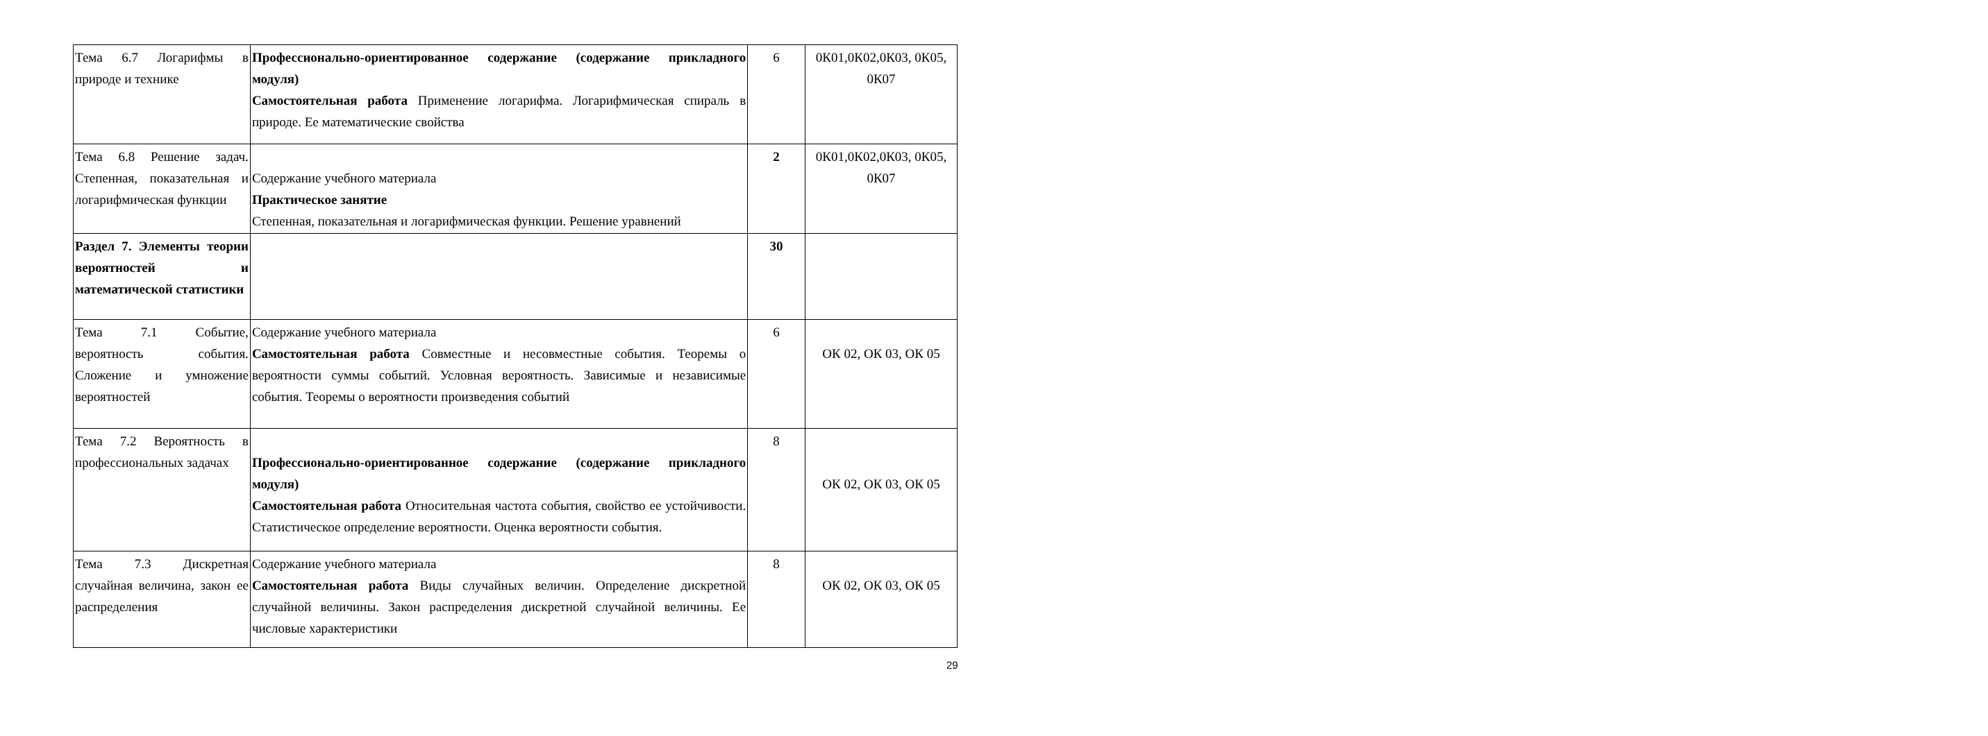| Тема 6.7 Логарифмы в природе и технике | Профессионально-ориентированное содержание (содержание прикладного модуля) Самостоятельная работа Применение логарифма. Логарифмическая спираль в природе. Ее математические свойства | 6 | 0К01,0К02,0К03, 0К05, 0К07 |
| Тема 6.8 Решение задач. Степенная, показательная и логарифмическая функции | Содержание учебного материала Практическое занятие Степенная, показательная и логарифмическая функции. Решение уравнений | 2 | 0К01,0К02,0К03, 0К05, 0К07 |
| Раздел 7. Элементы теории вероятностей и математической статистики | | 30 | |
| Тема 7.1 Событие, вероятность события. Сложение и умножение вероятностей | Содержание учебного материала Самостоятельная работа Совместные и несовместные события. Теоремы о вероятности суммы событий. Условная вероятность. Зависимые и независимые события. Теоремы о вероятности произведения событий | 6 | ОК 02, ОК 03, ОК 05 |
| Тема 7.2 Вероятность в профессиональных задачах | Профессионально-ориентированное содержание (содержание прикладного модуля) Самостоятельная работа Относительная частота события, свойство ее устойчивости. Статистическое определение вероятности. Оценка вероятности события. | 8 | ОК 02, ОК 03, ОК 05 |
| Тема 7.3 Дискретная случайная величина, закон ее распределения | Содержание учебного материала Самостоятельная работа Виды случайных величин. Определение дискретной случайной величины. Закон распределения дискретной случайной величины. Ее числовые характеристики | 8 | ОК 02, ОК 03, ОК 05 |
29